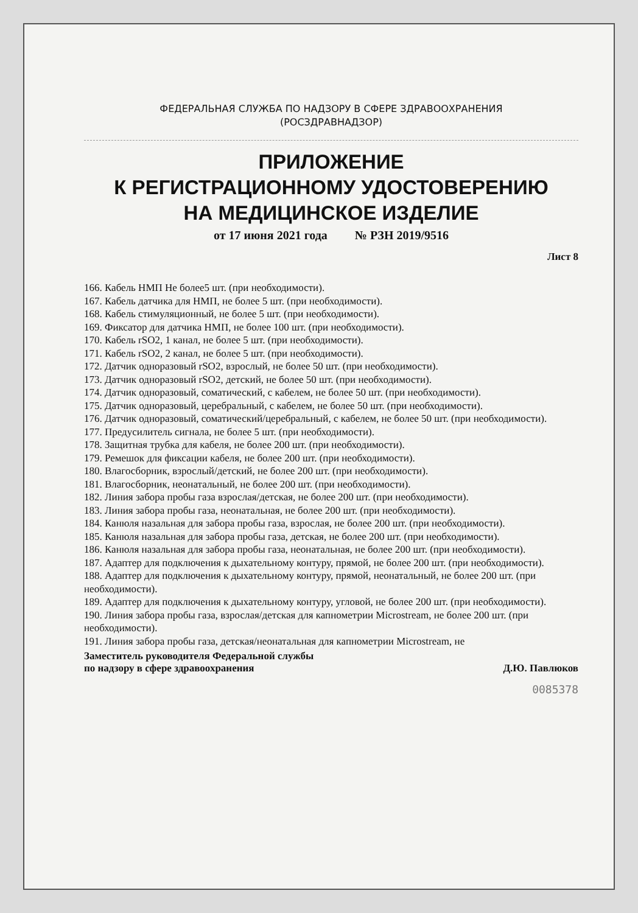ФЕДЕРАЛЬНАЯ СЛУЖБА ПО НАДЗОРУ В СФЕРЕ ЗДРАВООХРАНЕНИЯ
(РОСЗДРАВНАДЗОР)
ПРИЛОЖЕНИЕ
К РЕГИСТРАЦИОННОМУ УДОСТОВЕРЕНИЮ
НА МЕДИЦИНСКОЕ ИЗДЕЛИЕ
от 17 июня 2021 года № РЗН 2019/9516
Лист 8
166. Кабель НМП Не более5 шт. (при необходимости).
167. Кабель датчика для НМП, не более 5 шт. (при необходимости).
168. Кабель стимуляционный, не более 5 шт. (при необходимости).
169. Фиксатор для датчика НМП, не более 100 шт. (при необходимости).
170. Кабель rSO2, 1 канал, не более 5 шт. (при необходимости).
171. Кабель rSO2, 2 канал, не более 5 шт. (при необходимости).
172. Датчик одноразовый rSO2, взрослый, не более 50 шт. (при необходимости).
173. Датчик одноразовый rSO2, детский, не более 50 шт. (при необходимости).
174. Датчик одноразовый, соматический, с кабелем, не более 50 шт. (при необходимости).
175. Датчик одноразовый, церебральный, с кабелем, не более 50 шт. (при необходимости).
176. Датчик одноразовый, соматический/церебральный, с кабелем, не более 50 шт. (при необходимости).
177. Предусилитель сигнала, не более 5 шт. (при необходимости).
178. Защитная трубка для кабеля, не более 200 шт. (при необходимости).
179. Ремешок для фиксации кабеля, не более 200 шт. (при необходимости).
180. Влагосборник, взрослый/детский, не более 200 шт. (при необходимости).
181. Влагосборник, неонатальный, не более 200 шт. (при необходимости).
182. Линия забора пробы газа взрослая/детская, не более 200 шт. (при необходимости).
183. Линия забора пробы газа, неонатальная, не более 200 шт. (при необходимости).
184. Канюля назальная для забора пробы газа, взрослая, не более 200 шт. (при необходимости).
185. Канюля назальная для забора пробы газа, детская, не более 200 шт. (при необходимости).
186. Канюля назальная для забора пробы газа, неонатальная, не более 200 шт. (при необходимости).
187. Адаптер для подключения к дыхательному контуру, прямой, не более 200 шт. (при необходимости).
188. Адаптер для подключения к дыхательному контуру, прямой, неонатальный, не более 200 шт. (при необходимости).
189. Адаптер для подключения к дыхательному контуру, угловой, не более 200 шт. (при необходимости).
190. Линия забора пробы газа, взрослая/детская для капнометрии Microstream, не более 200 шт. (при необходимости).
191. Линия забора пробы газа, детская/неонатальная для капнометрии Microstream, не
Заместитель руководителя Федеральной службы
по надзору в сфере здравоохранения
Д.Ю. Павлюков
0085378